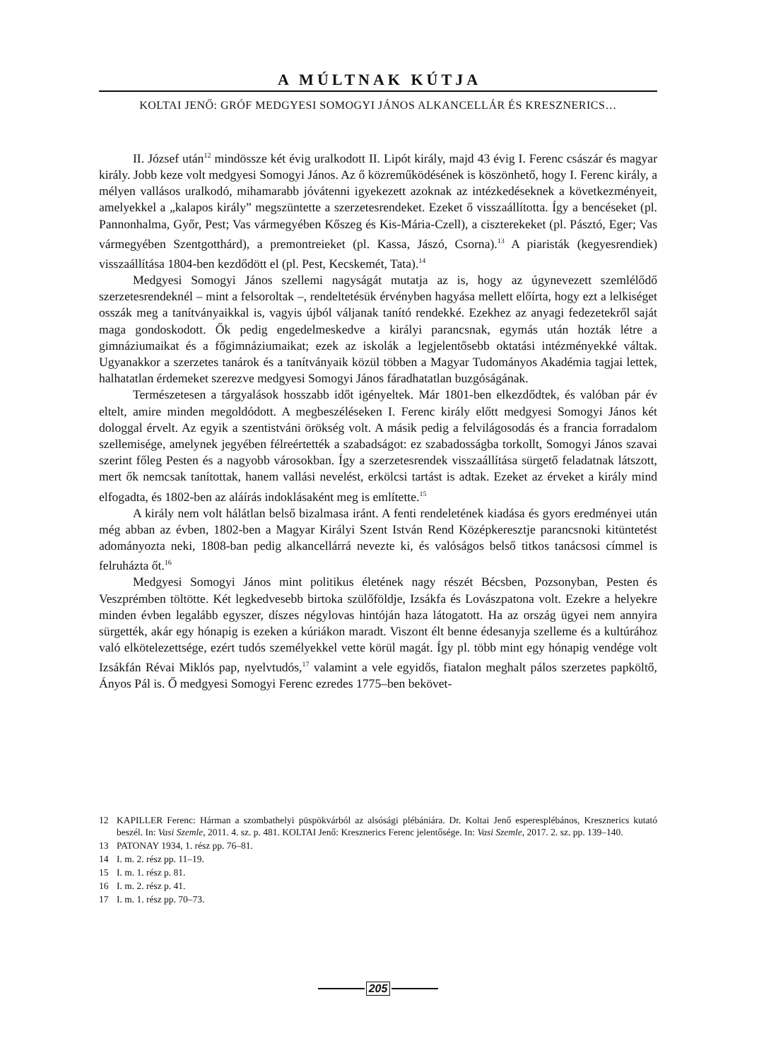A MÚLTNAK KÚTJA
KOLTAI JENŐ: GRÓF MEDGYESI SOMOGYI JÁNOS ALKANCELLÁR ÉS KRESZNERICS…
II. József után<sup>12</sup> mindössze két évig uralkodott II. Lipót király, majd 43 évig I. Ferenc császár és magyar király. Jobb keze volt medgyesi Somogyi János. Az ő közreműködésének is köszönhető, hogy I. Ferenc király, a mélyen vallásos uralkodó, mihamarabb jóvátenni igyekezett azoknak az intézkedéseknek a következményeit, amelyekkel a „kalapos király” megszüntette a szerzetesrendeket. Ezeket ő visszaállította. Így a bencéseket (pl. Pannonhalma, Győr, Pest; Vas vármegyében Kőszeg és Kis-Mária-Czell), a ciszterekeket (pl. Pásztó, Eger; Vas vármegyében Szentgotthárd), a premontreieket (pl. Kassa, Jászó, Csorna).<sup>13</sup> A piaristák (kegyesrendiek) visszaállítása 1804-ben kezdődött el (pl. Pest, Kecskemét, Tata).<sup>14</sup>
Medgyesi Somogyi János szellemi nagyságát mutatja az is, hogy az úgynevezett szemlélődő szerzetesrendeknél – mint a felsoroltak –, rendeltetésük érvényben hagyása mellett előírta, hogy ezt a lelkiséget osszák meg a tanítványaikkal is, vagyis újból váljanak tanító rendekké. Ezekhez az anyagi fedezetekről saját maga gondoskodott. Ők pedig engedelmeskedve a királyi parancsnak, egymás után hozták létre a gimnáziumaikat és a főgimnáziumaikat; ezek az iskolák a legjelentősebb oktatási intézményekké váltak. Ugyanakkor a szerzetes tanárok és a tanítványaik közül többen a Magyar Tudományos Akadémia tagjai lettek, halhatatlan érdemeket szerezve medgyesi Somogyi János fáradhatatlan buzgóságának.
Természetesen a tárgyalások hosszabb időt igényeltek. Már 1801-ben elkezdődtek, és valóban pár év eltelt, amire minden megoldódott. A megbeszéléseken I. Ferenc király előtt medgyesi Somogyi János két dologgal érvelt. Az egyik a szentistváni örökség volt. A másik pedig a felvilágosodás és a francia forradalom szellemisége, amelynek jegyében félreértették a szabadságot: ez szabadosságba torkollt, Somogyi János szavai szerint főleg Pesten és a nagyobb városokban. Így a szerzetesrendek visszaállítása sürgető feladatnak látszott, mert ők nemcsak tanítottak, hanem vallási nevelést, erkölcsi tartást is adtak. Ezeket az érveket a király mind elfogadta, és 1802-ben az aláírás indoklásaként meg is említette.<sup>15</sup>
A király nem volt hálátlan belső bizalmasa iránt. A fenti rendeletének kiadása és gyors eredményei után még abban az évben, 1802-ben a Magyar Királyi Szent István Rend Középkeresztje parancsnoki kitüntetést adományozta neki, 1808-ban pedig alkancellárrá nevezte ki, és valóságos belső titkos tanácsosi címmel is felruházta őt.<sup>16</sup>
Medgyesi Somogyi János mint politikus életének nagy részét Bécsben, Pozsonyban, Pesten és Veszprémben töltötte. Két legkedvesebb birtoka szülőföldje, Izsákfa és Lovászpatona volt. Ezekre a helyekre minden évben legalább egyszer, díszes négylovas hintóján haza látogatott. Ha az ország ügyei nem annyira sürgették, akár egy hónapig is ezeken a kúriákon maradt. Viszont élt benne édesanyja szelleme és a kultúrához való elkötelezettsége, ezért tudós személyekkel vette körül magát. Így pl. több mint egy hónapig vendége volt Izsákfán Révai Miklós pap, nyelvtudós,<sup>17</sup> valamint a vele egyidős, fiatalon meghalt pálos szerzetes papköltő, Ányos Pál is. Ő medgyesi Somogyi Ferenc ezredes 1775–ben bekövet-
12 KAPILLER Ferenc: Hárman a szombathelyi püspökvárból az alsósági plébániára. Dr. Koltai Jenő esperesplébános, Kresznerics kutató beszél. In: Vasi Szemle, 2011. 4. sz. p. 481. KOLTAI Jenő: Kresznerics Ferenc jelentősége. In: Vasi Szemle, 2017. 2. sz. pp. 139–140.
13 PATONAY 1934, 1. rész pp. 76–81.
14 I. m. 2. rész pp. 11–19.
15 I. m. 1. rész p. 81.
16 I. m. 2. rész p. 41.
17 I. m. 1. rész pp. 70–73.
205